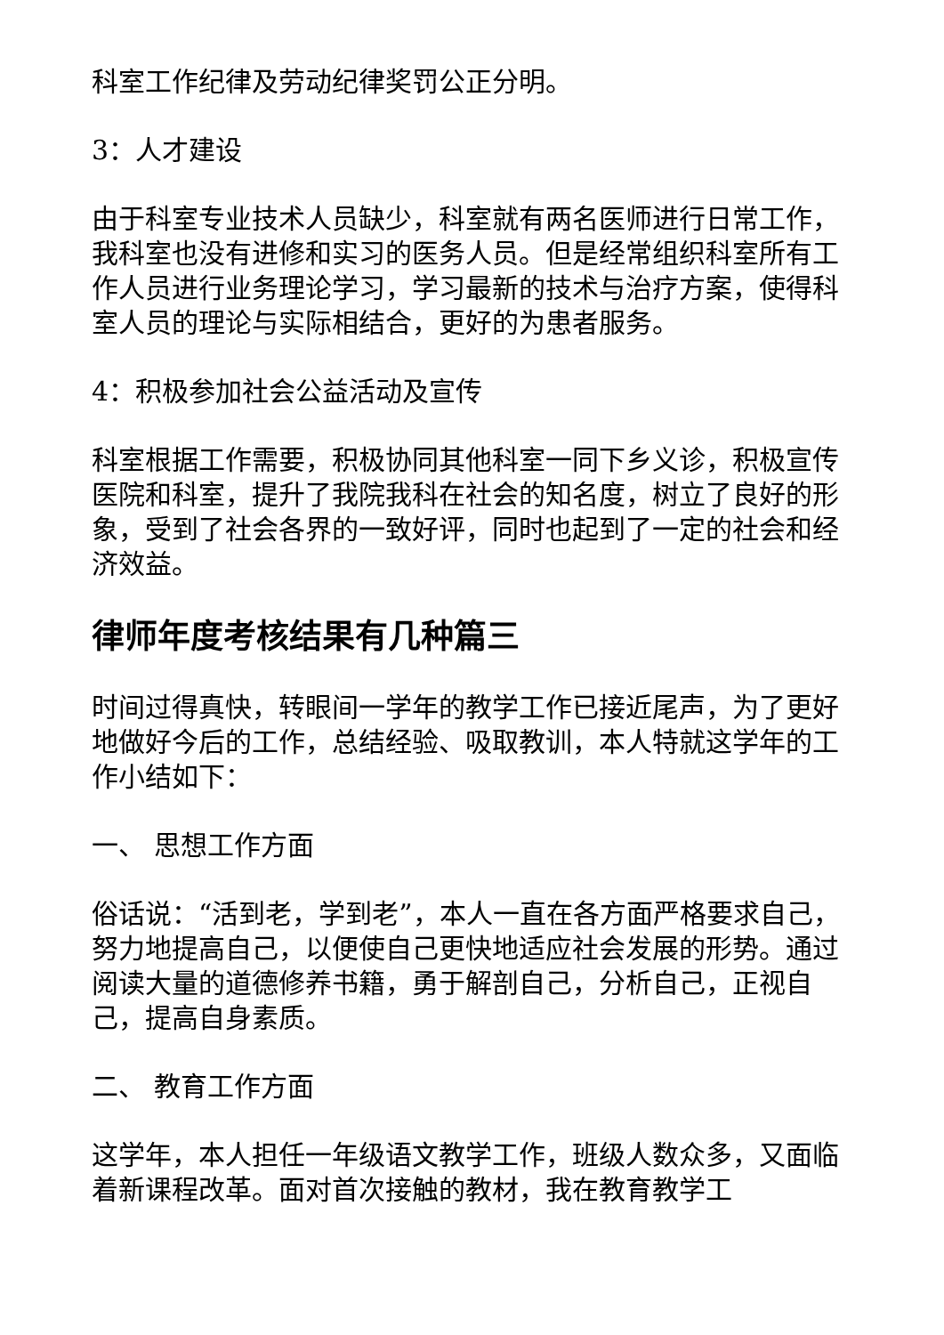科室工作纪律及劳动纪律奖罚公正分明。
3：人才建设
由于科室专业技术人员缺少，科室就有两名医师进行日常工作，我科室也没有进修和实习的医务人员。但是经常组织科室所有工作人员进行业务理论学习，学习最新的技术与治疗方案，使得科室人员的理论与实际相结合，更好的为患者服务。
4：积极参加社会公益活动及宣传
科室根据工作需要，积极协同其他科室一同下乡义诊，积极宣传医院和科室，提升了我院我科在社会的知名度，树立了良好的形象，受到了社会各界的一致好评，同时也起到了一定的社会和经济效益。
律师年度考核结果有几种篇三
时间过得真快，转眼间一学年的教学工作已接近尾声，为了更好地做好今后的工作，总结经验、吸取教训，本人特就这学年的工作小结如下：
一、 思想工作方面
俗话说：“活到老，学到老”，本人一直在各方面严格要求自己，努力地提高自己，以便使自己更快地适应社会发展的形势。通过阅读大量的道德修养书籍，勇于解剖自己，分析自己，正视自己，提高自身素质。
二、 教育工作方面
这学年，本人担任一年级语文教学工作，班级人数众多，又面临着新课程改革。面对首次接触的教材，我在教育教学工